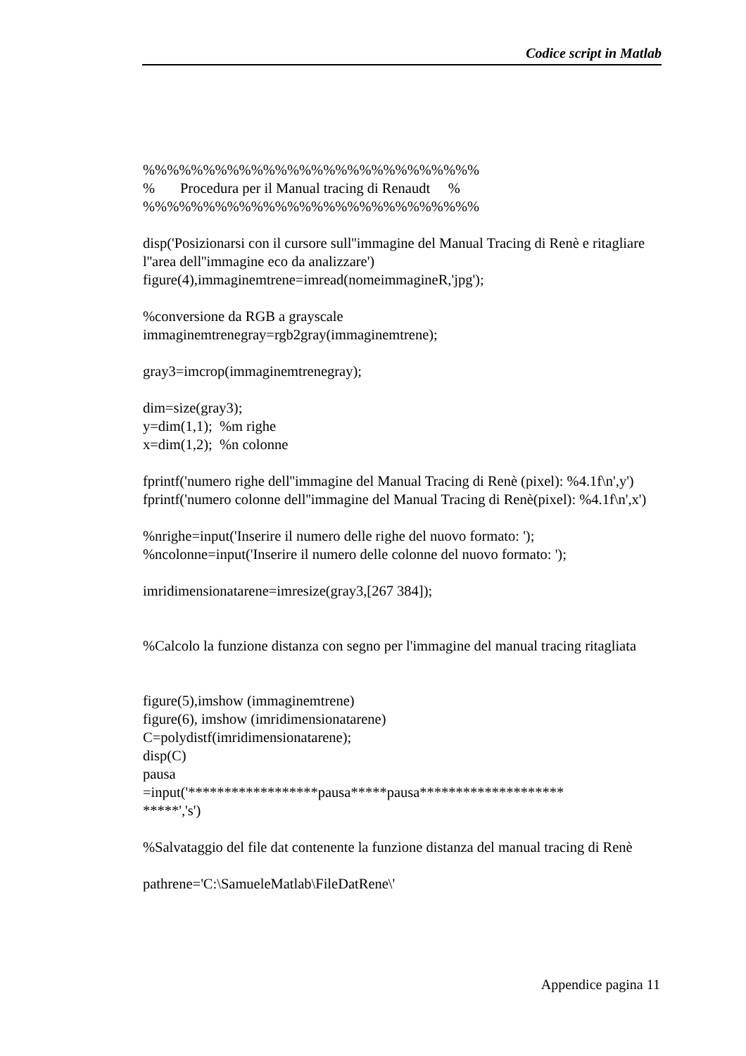Codice script in Matlab
%%%%%%%%%%%%%%%%%%%%%%%%%%%%
% Procedura per il Manual tracing di Renaudt %
%%%%%%%%%%%%%%%%%%%%%%%%%%%%
disp('Posizionarsi con il cursore sull''immagine del Manual Tracing di Renè e ritagliare l''area dell''immagine eco da analizzare')
figure(4),immaginemtrene=imread(nomeimmagineR,'jpg');
%conversione da RGB a grayscale
immaginemtrenegray=rgb2gray(immaginemtrene);
gray3=imcrop(immaginemtrenegray);
dim=size(gray3);
y=dim(1,1); %m righe
x=dim(1,2); %n colonne
fprintf('numero righe dell''immagine del Manual Tracing di Renè (pixel): %4.1f\n',y')
fprintf('numero colonne dell''immagine del Manual Tracing di Renè(pixel): %4.1f\n',x')
%nrighe=input('Inserire il numero delle righe del nuovo formato: ');
%ncolonne=input('Inserire il numero delle colonne del nuovo formato: ');
imridimensionatarene=imresize(gray3,[267 384]);
%Calcolo la funzione distanza con segno per l'immagine del manual tracing ritagliata
figure(5),imshow (immaginemtrene)
figure(6), imshow (imridimensionatarene)
C=polydistf(imridimensionatarene);
disp(C)
pausa
=input('******************pausa*****pausa********************
*****','s')
%Salvataggio del file dat contenente la funzione distanza del manual tracing di Renè
pathrene='C:\SamueleMatlab\FileDatRene\'
Appendice pagina 11